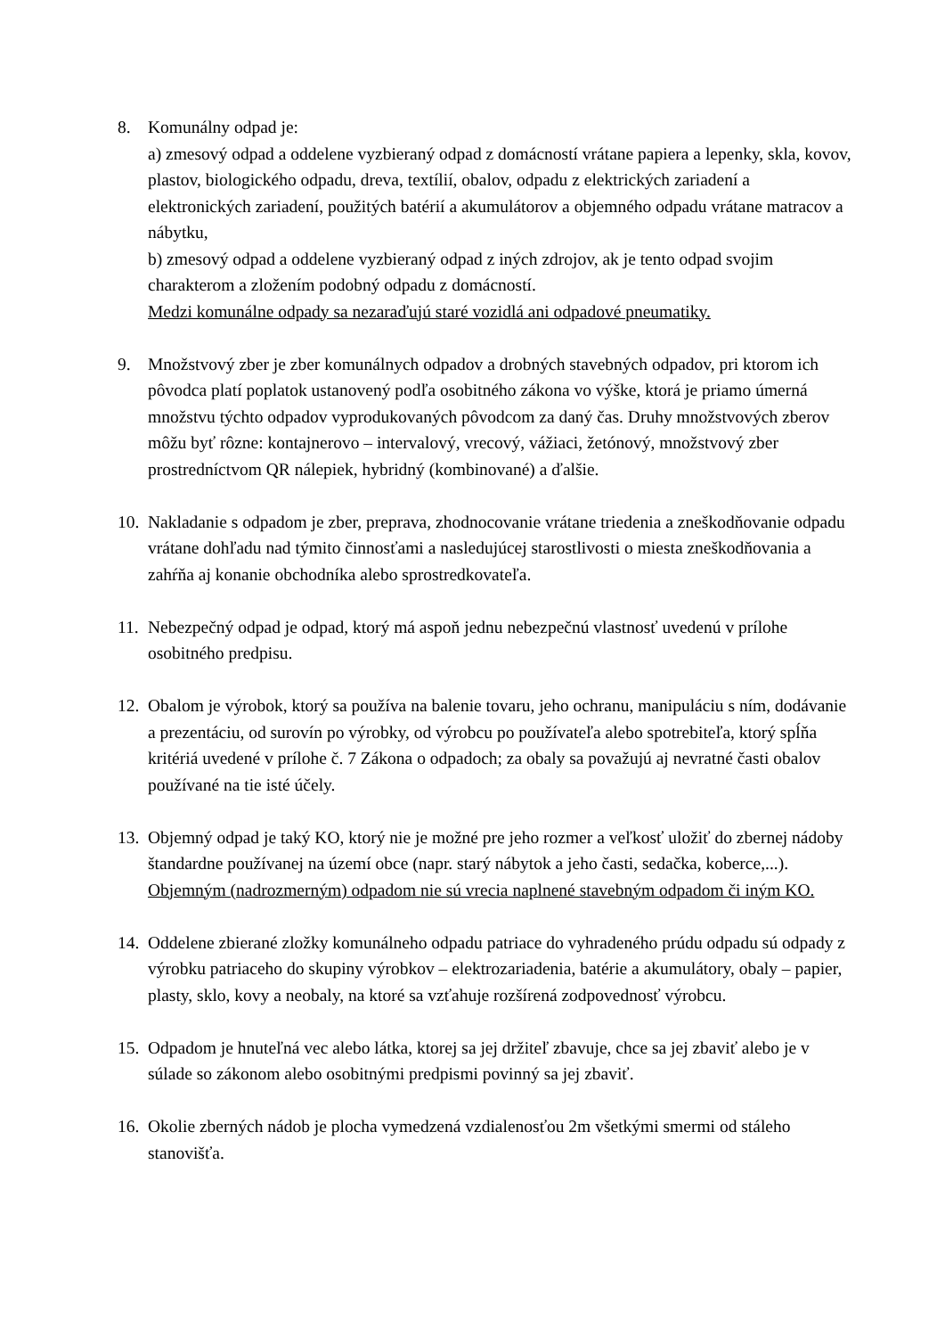8. Komunálny odpad je:
a) zmesový odpad a oddelene vyzbieraný odpad z domácností vrátane papiera a lepenky, skla, kovov, plastov, biologického odpadu, dreva, textílií, obalov, odpadu z elektrických zariadení a elektronických zariadení, použitých batérií a akumulátorov a objemného odpadu vrátane matracov a nábytku,
b) zmesový odpad a oddelene vyzbieraný odpad z iných zdrojov, ak je tento odpad svojim charakterom a zložením podobný odpadu z domácností.
Medzi komunálne odpady sa nezaraďujú staré vozidlá ani odpadové pneumatiky.
9. Množstvový zber je zber komunálnych odpadov a drobných stavebných odpadov, pri ktorom ich pôvodca platí poplatok ustanovený podľa osobitného zákona vo výške, ktorá je priamo úmerná množstvu týchto odpadov vyprodukovaných pôvodcom za daný čas. Druhy množstvových zberov môžu byť rôzne: kontajnerovo – intervalový, vrecový, vážiaci, žetónový, množstvový zber prostredníctvom QR nálepiek, hybridný (kombinované) a ďalšie.
10.
Nakladanie s odpadom je zber, preprava, zhodnocovanie vrátane triedenia a zneškodňovanie odpadu vrátane dohľadu nad týmito činnosťami a nasledujúcej starostlivosti o miesta zneškodňovania a zahŕňa aj konanie obchodníka alebo sprostredkovateľa.
11.
Nebezpečný odpad je odpad, ktorý má aspoň jednu nebezpečnú vlastnosť uvedenú v prílohe osobitného predpisu.
12.
Obalom je výrobok, ktorý sa používa na balenie tovaru, jeho ochranu, manipuláciu s ním, dodávanie a prezentáciu, od surovín po výrobky, od výrobcu po používateľa alebo spotrebiteľa, ktorý spĺňa kritériá uvedené v prílohe č. 7 Zákona o odpadoch; za obaly sa považujú aj nevratné časti obalov používané na tie isté účely.
13.
Objemný odpad je taký KO, ktorý nie je možné pre jeho rozmer a veľkosť uložiť do zbernej nádoby štandardne používanej na území obce (napr. starý nábytok a jeho časti, sedačka, koberce,...). Objemným (nadrozmerným) odpadom nie sú vrecia naplnené stavebným odpadom či iným KO.
14.
Oddelene zbierané zložky komunálneho odpadu patriace do vyhradeného prúdu odpadu sú odpady z výrobku patriaceho do skupiny výrobkov – elektrozariadenia, batérie a akumulátory, obaly – papier, plasty, sklo, kovy a neobaly, na ktoré sa vzťahuje rozšírená zodpovednosť výrobcu.
15.
Odpadom je hnuteľná vec alebo látka, ktorej sa jej držiteľ zbavuje, chce sa jej zbaviť alebo je v súlade so zákonom alebo osobitnými predpismi povinný sa jej zbaviť.
16.
Okolie zberných nádob je plocha vymedzená vzdialenosťou 2m všetkými smermi od stáleho stanovišťa.